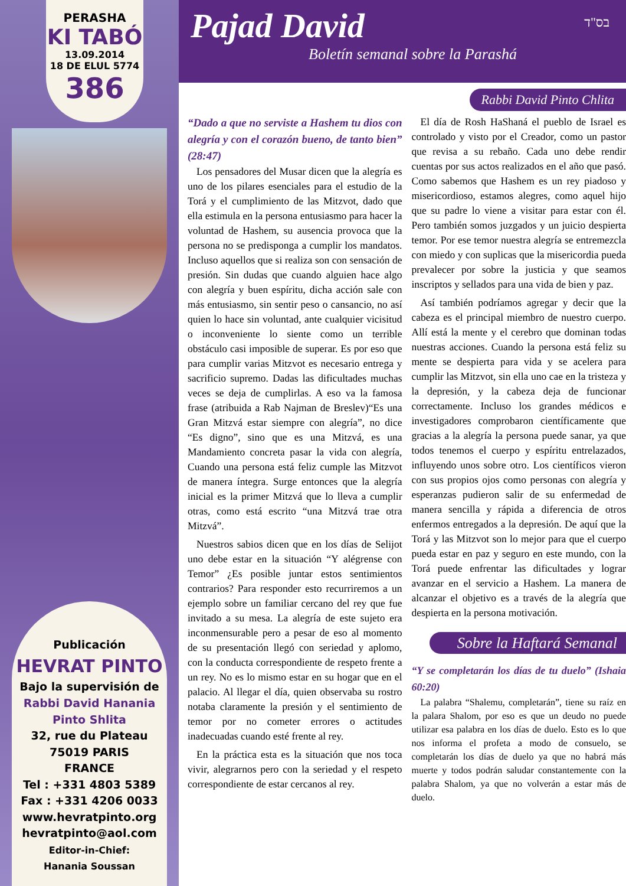PERASHA
KI TABÓ
13.09.2014
18 DE ELUL 5774
386
Publicación
HEVRAT PINTO
Bajo la supervisión de
Rabbi David Hanania
Pinto Shlita
32, rue du Plateau
75019 PARIS
FRANCE
Tel : +331 4803 5389
Fax : +331 4206 0033
www.hevratpinto.org
hevratpinto@aol.com
Editor-in-Chief:
Hanania Soussan
Pajad David
Boletín semanal sobre la Parashá
בס"ד
Rabbi David Pinto Chlita
“Dado a que no serviste a Hashem tu dios con alegría y con el corazón bueno, de tanto bien” (28:47)
Los pensadores del Musar dicen que la alegría es uno de los pilares esenciales para el estudio de la Torá y el cumplimiento de las Mitzvot, dado que ella estimula en la persona entusiasmo para hacer la voluntad de Hashem, su ausencia provoca que la persona no se predisponga a cumplir los mandatos. Incluso aquellos que si realiza son con sensación de presión. Sin dudas que cuando alguien hace algo con alegría y buen espíritu, dicha acción sale con más entusiasmo, sin sentir peso o cansancio, no así quien lo hace sin voluntad, ante cualquier vicisitud o inconveniente lo siente como un terrible obstáculo casi imposible de superar. Es por eso que para cumplir varias Mitzvot es necesario entrega y sacrificio supremo. Dadas las dificultades muchas veces se deja de cumplirlas. A eso va la famosa frase (atribuida a Rab Najman de Breslev)“Es una Gran Mitzvá estar siempre con alegría”, no dice “Es digno”, sino que es una Mitzvá, es una Mandamiento concreta pasar la vida con alegría, Cuando una persona está feliz cumple las Mitzvot de manera íntegra. Surge entonces que la alegría inicial es la primer Mitzvá que lo lleva a cumplir otras, como está escrito “una Mitzvá trae otra Mitzvá”.
Nuestros sabios dicen que en los días de Selijot uno debe estar en la situación “Y alégrense con Temor” ¿Es posible juntar estos sentimientos contrarios? Para responder esto recurriremos a un ejemplo sobre un familiar cercano del rey que fue invitado a su mesa. La alegría de este sujeto era inconmensurable pero a pesar de eso al momento de su presentación llegó con seriedad y aplomo, con la conducta correspondiente de respeto frente a un rey. No es lo mismo estar en su hogar que en el palacio. Al llegar el día, quien observaba su rostro notaba claramente la presión y el sentimiento de temor por no cometer errores o actitudes inadecuadas cuando esté frente al rey.
En la práctica esta es la situación que nos toca vivir, alegrarnos pero con la seriedad y el respeto correspondiente de estar cercanos al rey.
El día de Rosh HaShaná el pueblo de Israel es controlado y visto por el Creador, como un pastor que revisa a su rebaño. Cada uno debe rendir cuentas por sus actos realizados en el año que pasó. Como sabemos que Hashem es un rey piadoso y misericordioso, estamos alegres, como aquel hijo que su padre lo viene a visitar para estar con él. Pero también somos juzgados y un juicio despierta temor. Por ese temor nuestra alegría se entremezcla con miedo y con suplicas que la misericordia pueda prevalecer por sobre la justicia y que seamos inscriptos y sellados para una vida de bien y paz.
Así también podríamos agregar y decir que la cabeza es el principal miembro de nuestro cuerpo. Allí está la mente y el cerebro que dominan todas nuestras acciones. Cuando la persona está feliz su mente se despierta para vida y se acelera para cumplir las Mitzvot, sin ella uno cae en la tristeza y la depresión, y la cabeza deja de funcionar correctamente. Incluso los grandes médicos e investigadores comprobaron científicamente que gracias a la alegría la persona puede sanar, ya que todos tenemos el cuerpo y espíritu entrelazados, influyendo unos sobre otro. Los científicos vieron con sus propios ojos como personas con alegría y esperanzas pudieron salir de su enfermedad de manera sencilla y rápida a diferencia de otros enfermos entregados a la depresión. De aquí que la Torá y las Mitzvot son lo mejor para que el cuerpo pueda estar en paz y seguro en este mundo, con la Torá puede enfrentar las dificultades y lograr avanzar en el servicio a Hashem. La manera de alcanzar el objetivo es a través de la alegría que despierta en la persona motivación.
Sobre la Haftará Semanal
“Y se completarán los días de tu duelo” (Ishaia 60:20)
La palabra “Shalemu, completarán”, tiene su raíz en la palara Shalom, por eso es que un deudo no puede utilizar esa palabra en los días de duelo. Esto es lo que nos informa el profeta a modo de consuelo, se completarán los días de duelo ya que no habrá más muerte y todos podrán saludar constantemente con la palabra Shalom, ya que no volverán a estar más de duelo.